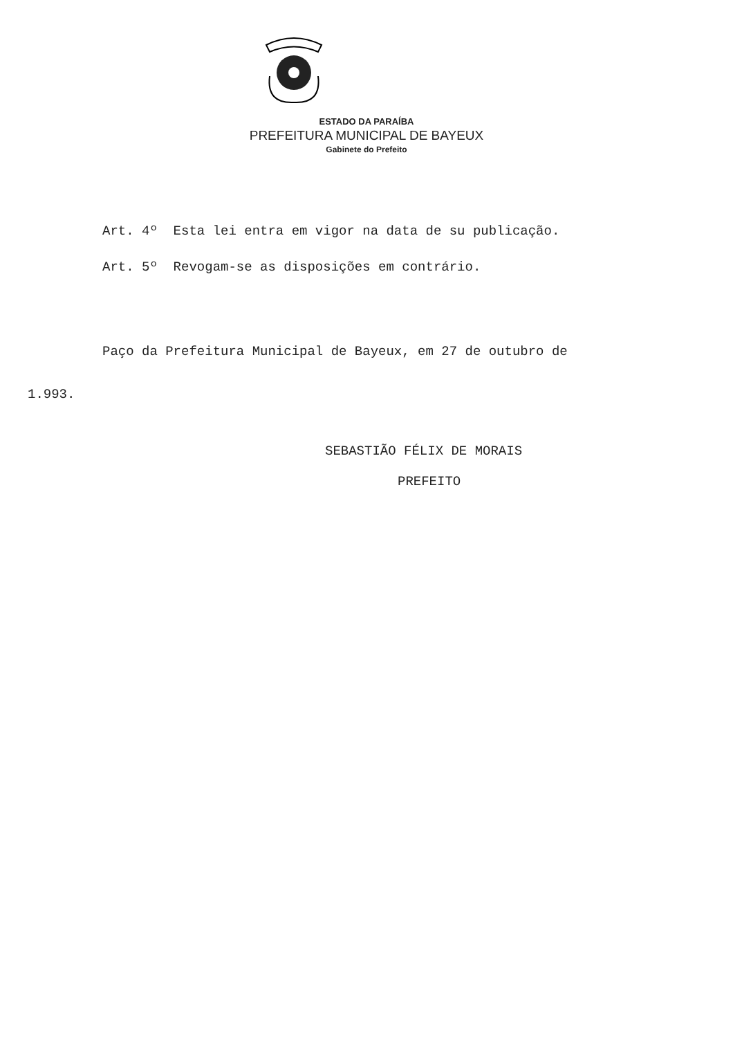ESTADO DA PARAÍBA
PREFEITURA MUNICIPAL DE BAYEUX
Gabinete do Prefeito
Art. 4º Esta lei entra em vigor na data de su publicação.
Art. 5º Revogam-se as disposições em contrário.
Paço da Prefeitura Municipal de Bayeux, em 27 de outubro de
1.993.
SEBASTIÃO FÉLIX DE MORAIS
PREFEITO